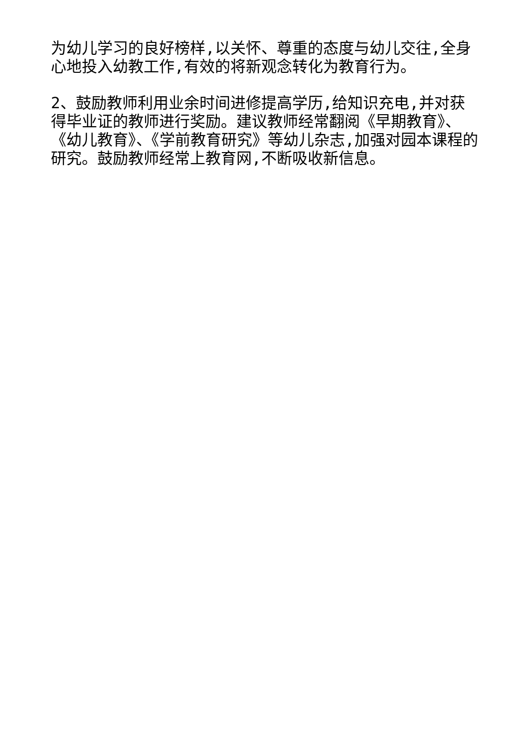为幼儿学习的良好榜样,以关怀、尊重的态度与幼儿交往,全身心地投入幼教工作,有效的将新观念转化为教育行为。
2、鼓励教师利用业余时间进修提高学历,给知识充电,并对获得毕业证的教师进行奖励。建议教师经常翻阅《早期教育》、《幼儿教育》、《学前教育研究》等幼儿杂志,加强对园本课程的研究。鼓励教师经常上教育网,不断吸收新信息。